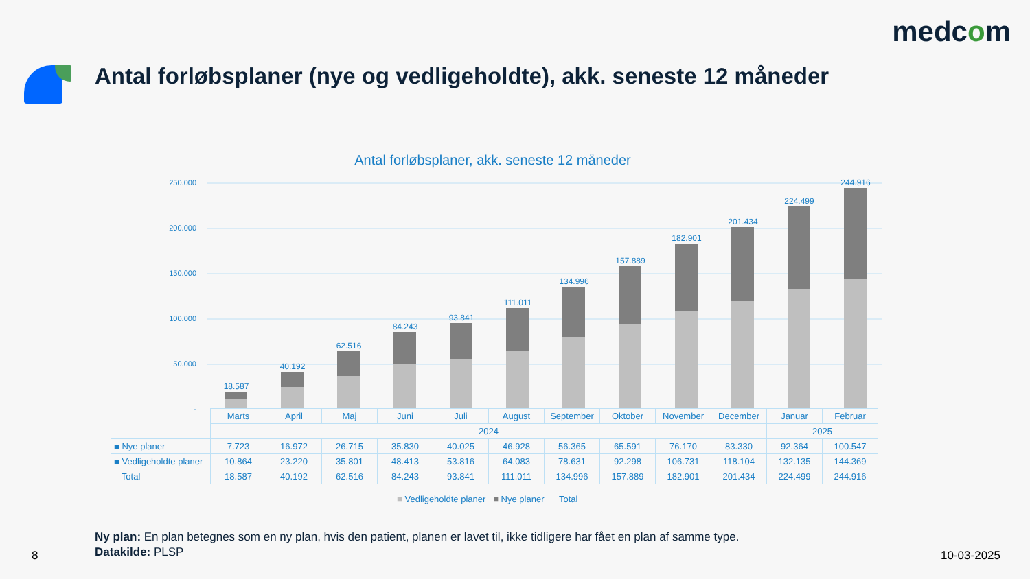medcom
Antal forløbsplaner (nye og vedligeholdte), akk. seneste 12 måneder
Antal forløbsplaner, akk. seneste 12 måneder
250.000
200.000
150.000
100.000
50.000
-
18.587
40.192
62.516
84.243
93.841
111.011
134.996
157.889
182.901
201.434
224.499
244.916
| | Marts | April | Maj | Juni | Juli | August | September | Oktober | November | December | Januar | Februar |
| | 2024 | | | | | | | | | | 2025 | |
| ■ Nye planer | 7.723 | 16.972 | 26.715 | 35.830 | 40.025 | 46.928 | 56.365 | 65.591 | 76.170 | 83.330 | 92.364 | 100.547 |
| ■ Vedligeholdte planer | 10.864 | 23.220 | 35.801 | 48.413 | 53.816 | 64.083 | 78.631 | 92.298 | 106.731 | 118.104 | 132.135 | 144.369 |
| Total | 18.587 | 40.192 | 62.516 | 84.243 | 93.841 | 111.011 | 134.996 | 157.889 | 182.901 | 201.434 | 224.499 | 244.916 |
■ Vedligeholdte planer ■ Nye planer Total
Ny plan: En plan betegnes som en ny plan, hvis den patient, planen er lavet til, ikke tidligere har fået en plan af samme type.
Datakilde: PLSP
8 10-03-2025